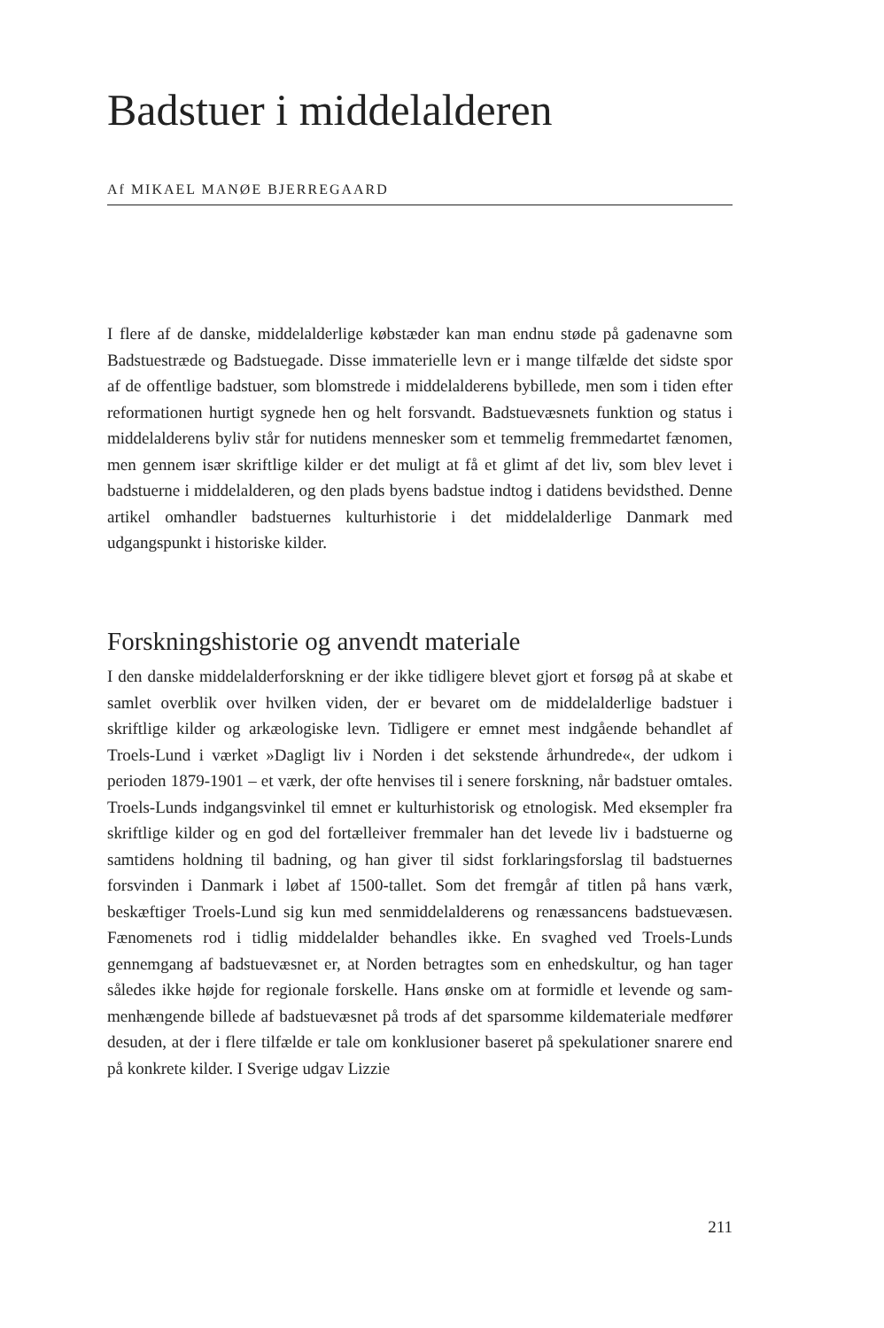Badstuer i middelalderen
Af MIKAEL MANØE BJERREGAARD
I flere af de danske, middelalderlige købstæder kan man endnu støde på gade­navne som Badstuestræde og Badstuegade. Disse immaterielle levn er i mange tilfælde det sidste spor af de offentlige badstuer, som blomstrede i middelalde­rens bybillede, men som i tiden efter reformationen hurtigt sygnede hen og helt forsvandt. Badstuevæsnets funktion og status i middelalderens byliv står for nutidens mennesker som et temmelig fremmedartet fænomen, men gen­nem især skriftlige kilder er det muligt at få et glimt af det liv, som blev levet i badstuerne i middelalderen, og den plads byens badstue indtog i datidens be­vidsthed. Denne artikel omhandler badstuernes kulturhistorie i det middelal­derlige Danmark med udgangspunkt i historiske kilder.
Forskningshistorie og anvendt materiale
I den danske middelalderforskning er der ikke tidligere blevet gjort et forsøg på at skabe et samlet overblik over hvilken viden, der er bevaret om de mid­delalderlige badstuer i skriftlige kilder og arkæologiske levn. Tidligere er emnet mest indgående behandlet af Troels-Lund i værket »Dagligt liv i Nor­den i det sekstende århundrede«, der udkom i perioden 1879-1901 – et værk, der ofte henvises til i senere forskning, når badstuer omtales. Troels-Lunds indgangsvinkel til emnet er kulturhistorisk og etnologisk. Med eksempler fra skriftlige kilder og en god del fortælleiver fremmaler han det levede liv i bad­stuerne og samtidens holdning til badning, og han giver til sidst forklarings­forslag til badstuernes forsvinden i Danmark i løbet af 1500-tallet. Som det fremgår af titlen på hans værk, beskæftiger Troels-Lund sig kun med senmid­delalderens og renæssancens badstuevæsen. Fænomenets rod i tidlig middel­alder behandles ikke. En svaghed ved Troels-Lunds gennemgang af badstue­væsnet er, at Norden betragtes som en enhedskultur, og han tager således ikke højde for regionale forskelle. Hans ønske om at formidle et levende og sam­menhængende billede af badstuevæsnet på trods af det sparsomme kildema­teriale medfører desuden, at der i flere tilfælde er tale om konklusioner base­ret på spekulationer snarere end på konkrete kilder. I Sverige udgav Lizzie
211